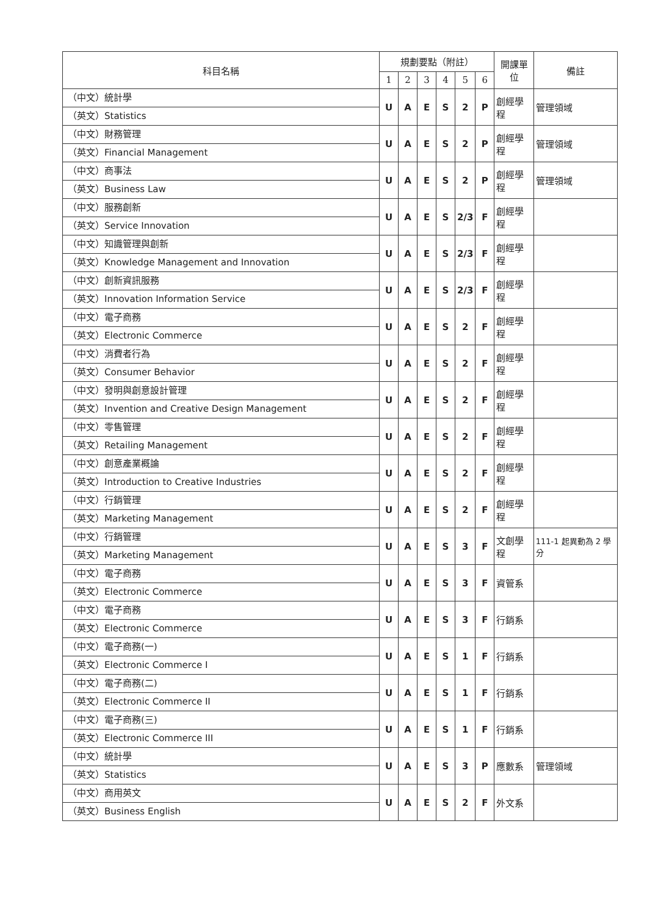| 科目名稱 | 規劃要點（附註） | | | | | | 開課單位 | 備註 |
| --- | --- | --- | --- | --- | --- | --- | --- | --- |
| | 1 | 2 | 3 | 4 | 5 | 6 | | |
| （中文）統計學 （英文）Statistics | U | A | E | S | 2 | P | 創經學程 | 管理領域 |
| （中文）財務管理 （英文）Financial Management | U | A | E | S | 2 | P | 創經學程 | 管理領域 |
| （中文）商事法 （英文）Business Law | U | A | E | S | 2 | P | 創經學程 | 管理領域 |
| （中文）服務創新 （英文）Service Innovation | U | A | E | S | 2/3 | F | 創經學程 | |
| （中文）知識管理與創新 （英文）Knowledge Management and Innovation | U | A | E | S | 2/3 | F | 創經學程 | |
| （中文）創新資訊服務 （英文）Innovation Information Service | U | A | E | S | 2/3 | F | 創經學程 | |
| （中文）電子商務 （英文）Electronic Commerce | U | A | E | S | 2 | F | 創經學程 | |
| （中文）消費者行為 （英文）Consumer Behavior | U | A | E | S | 2 | F | 創經學程 | |
| （中文）發明與創意設計管理 （英文）Invention and Creative Design Management | U | A | E | S | 2 | F | 創經學程 | |
| （中文）零售管理 （英文）Retailing Management | U | A | E | S | 2 | F | 創經學程 | |
| （中文）創意產業概論 （英文）Introduction to Creative Industries | U | A | E | S | 2 | F | 創經學程 | |
| （中文）行銷管理 （英文）Marketing Management | U | A | E | S | 2 | F | 創經學程 | |
| （中文）行銷管理 （英文）Marketing Management | U | A | E | S | 3 | F | 文創學程 | 111-1 起異動為 2 學分 |
| （中文）電子商務 （英文）Electronic Commerce | U | A | E | S | 3 | F | 資管系 | |
| （中文）電子商務 （英文）Electronic Commerce | U | A | E | S | 3 | F | 行銷系 | |
| （中文）電子商務(一) （英文）Electronic Commerce I | U | A | E | S | 1 | F | 行銷系 | |
| （中文）電子商務(二) （英文）Electronic Commerce II | U | A | E | S | 1 | F | 行銷系 | |
| （中文）電子商務(三) （英文）Electronic Commerce III | U | A | E | S | 1 | F | 行銷系 | |
| （中文）統計學 （英文）Statistics | U | A | E | S | 3 | P | 應數系 | 管理領域 |
| （中文）商用英文 （英文）Business English | U | A | E | S | 2 | F | 外文系 | |